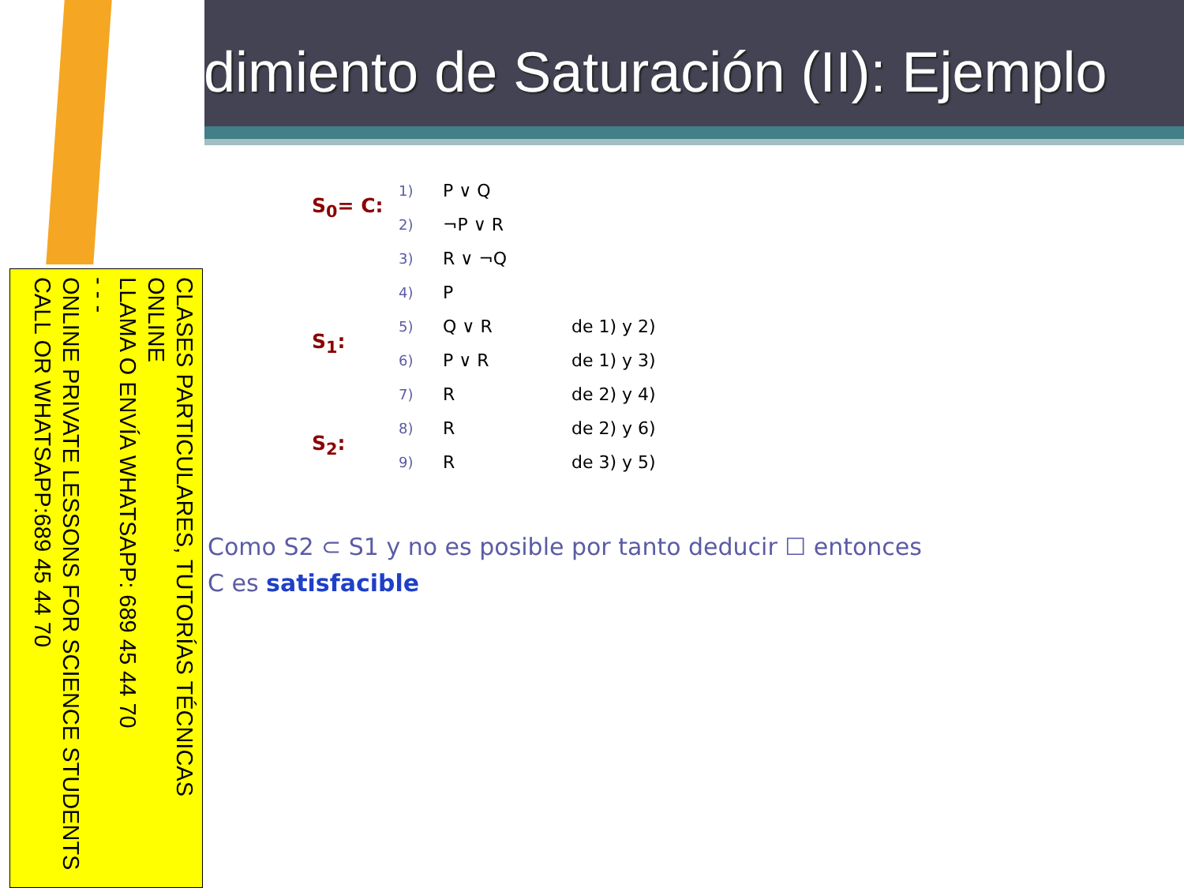dimiento de Saturación (II): Ejemplo
CLASES PARTICULARES, TUTORÍAS TÉCNICAS ONLINE
LLAMA O ENVÍA WHATSAPP: 689 45 44 70
- - -
ONLINE PRIVATE LESSONS FOR SCIENCE STUDENTS
CALL OR WHATSAPP:689 45 44 70
| S<sub>0</sub>= C: | 1) | P ∨ Q | |
| | 2) | ¬P ∨ R | |
| | 3) | R ∨ ¬Q | |
| | 4) | P | |
| S<sub>1</sub>: | 5) | Q ∨ R | de 1) y 2) |
| | 6) | P ∨ R | de 1) y 3) |
| | 7) | R | de 2) y 4) |
| S<sub>2</sub>: | 8) | R | de 2) y 6) |
| | 9) | R | de 3) y 5) |
Como S2 ⊂ S1 y no es posible por tanto deducir ☐ entonces
C es satisfacible